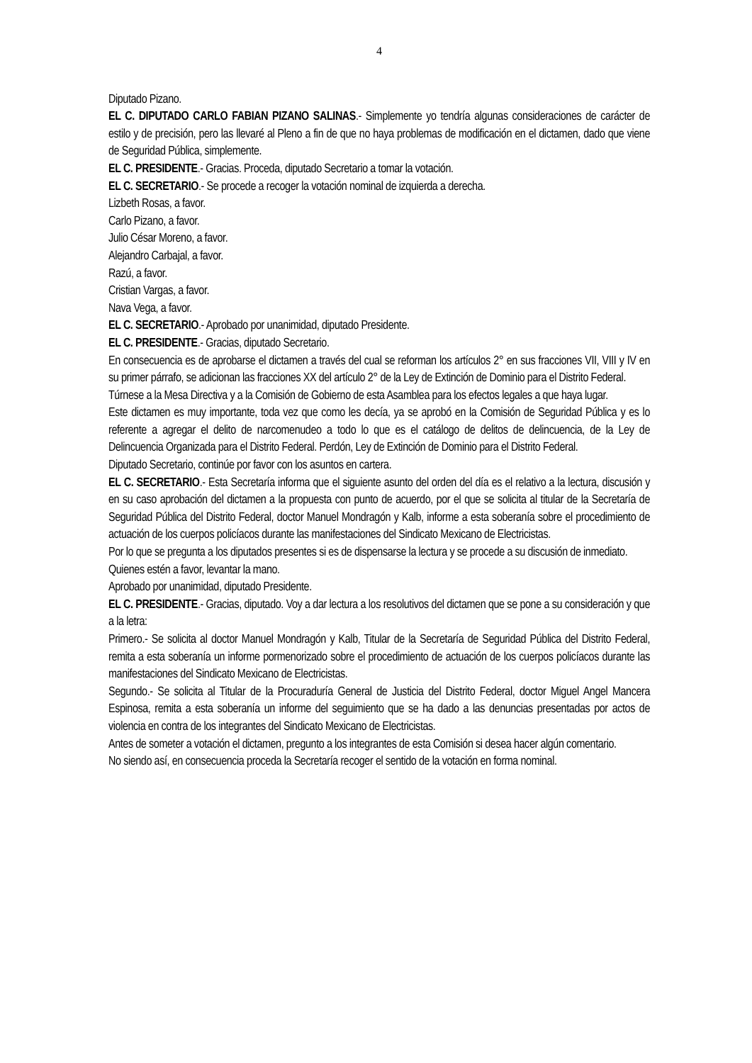4
Diputado Pizano.
EL C. DIPUTADO CARLO FABIAN PIZANO SALINAS.- Simplemente yo tendría algunas consideraciones de carácter de estilo y de precisión, pero las llevaré al Pleno a fin de que no haya problemas de modificación en el dictamen, dado que viene de Seguridad Pública, simplemente.
EL C. PRESIDENTE.- Gracias. Proceda, diputado Secretario a tomar la votación.
EL C. SECRETARIO.- Se procede a recoger la votación nominal de izquierda a derecha.
Lizbeth Rosas, a favor.
Carlo Pizano, a favor.
Julio César Moreno, a favor.
Alejandro Carbajal, a favor.
Razú, a favor.
Cristian Vargas, a favor.
Nava Vega, a favor.
EL C. SECRETARIO.- Aprobado por unanimidad, diputado Presidente.
EL C. PRESIDENTE.- Gracias, diputado Secretario.
En consecuencia es de aprobarse el dictamen a través del cual se reforman los artículos 2° en sus fracciones VII, VIII y IV en su primer párrafo, se adicionan las fracciones XX del artículo 2° de la Ley de Extinción de Dominio para el Distrito Federal.
Túrnese a la Mesa Directiva y a la Comisión de Gobierno de esta Asamblea para los efectos legales a que haya lugar.
Este dictamen es muy importante, toda vez que como les decía, ya se aprobó en la Comisión de Seguridad Pública y es lo referente a agregar el delito de narcomenudeo a todo lo que es el catálogo de delitos de delincuencia, de la Ley de Delincuencia Organizada para el Distrito Federal. Perdón, Ley de Extinción de Dominio para el Distrito Federal.
Diputado Secretario, continúe por favor con los asuntos en cartera.
EL C. SECRETARIO.- Esta Secretaría informa que el siguiente asunto del orden del día es el relativo a la lectura, discusión y en su caso aprobación del dictamen a la propuesta con punto de acuerdo, por el que se solicita al titular de la Secretaría de Seguridad Pública del Distrito Federal, doctor Manuel Mondragón y Kalb, informe a esta soberanía sobre el procedimiento de actuación de los cuerpos policíacos durante las manifestaciones del Sindicato Mexicano de Electricistas.
Por lo que se pregunta a los diputados presentes si es de dispensarse la lectura y se procede a su discusión de inmediato.
Quienes estén a favor, levantar la mano.
Aprobado por unanimidad, diputado Presidente.
EL C. PRESIDENTE.- Gracias, diputado. Voy a dar lectura a los resolutivos del dictamen que se pone a su consideración y que a la letra:
Primero.- Se solicita al doctor Manuel Mondragón y Kalb, Titular de la Secretaría de Seguridad Pública del Distrito Federal, remita a esta soberanía un informe pormenorizado sobre el procedimiento de actuación de los cuerpos policíacos durante las manifestaciones del Sindicato Mexicano de Electricistas.
Segundo.- Se solicita al Titular de la Procuraduría General de Justicia del Distrito Federal, doctor Miguel Angel Mancera Espinosa, remita a esta soberanía un informe del seguimiento que se ha dado a las denuncias presentadas por actos de violencia en contra de los integrantes del Sindicato Mexicano de Electricistas.
Antes de someter a votación el dictamen, pregunto a los integrantes de esta Comisión si desea hacer algún comentario.
No siendo así, en consecuencia proceda la Secretaría recoger el sentido de la votación en forma nominal.